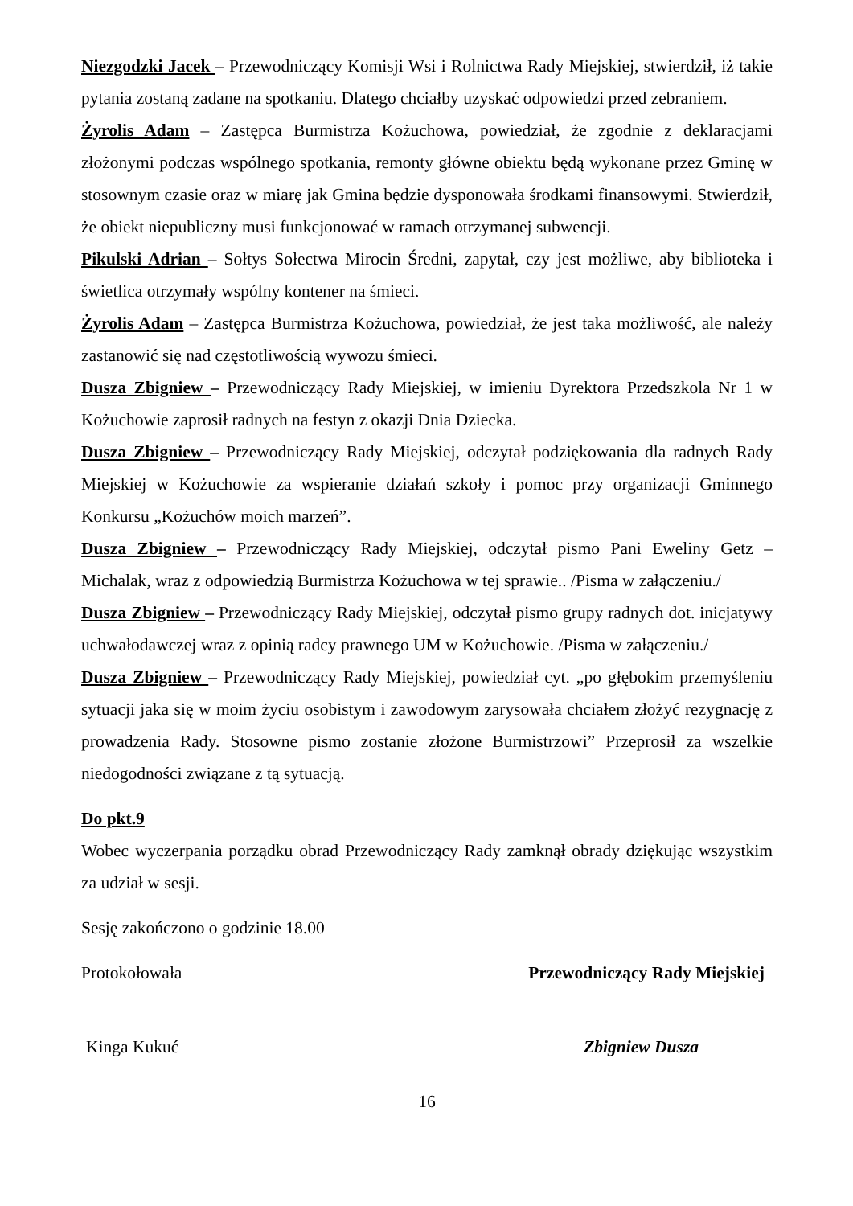Niezgodzki Jacek – Przewodniczący Komisji Wsi i Rolnictwa Rady Miejskiej, stwierdził, iż takie pytania zostaną zadane na spotkaniu. Dlatego chciałby uzyskać odpowiedzi przed zebraniem.
Żyrolis Adam – Zastępca Burmistrza Kożuchowa, powiedział, że zgodnie z deklaracjami złożonymi podczas wspólnego spotkania, remonty główne obiektu będą wykonane przez Gminę w stosownym czasie oraz w miarę jak Gmina będzie dysponowała środkami finansowymi. Stwierdził, że obiekt niepubliczny musi funkcjonować w ramach otrzymanej subwencji.
Pikulski Adrian – Sołtys Sołectwa Mirocin Średni, zapytał, czy jest możliwe, aby biblioteka i świetlica otrzymały wspólny kontener na śmieci.
Żyrolis Adam – Zastępca Burmistrza Kożuchowa, powiedział, że jest taka możliwość, ale należy zastanowić się nad częstotliwością wywozu śmieci.
Dusza Zbigniew – Przewodniczący Rady Miejskiej, w imieniu Dyrektora Przedszkola Nr 1 w Kożuchowie zaprosił radnych na festyn z okazji Dnia Dziecka.
Dusza Zbigniew – Przewodniczący Rady Miejskiej, odczytał podziękowania dla radnych Rady Miejskiej w Kożuchowie za wspieranie działań szkoły i pomoc przy organizacji Gminnego Konkursu „Kożuchów moich marzeń”.
Dusza Zbigniew – Przewodniczący Rady Miejskiej, odczytał pismo Pani Eweliny Getz – Michalak, wraz z odpowiedzią Burmistrza Kożuchowa w tej sprawie.. /Pisma w załączeniu./
Dusza Zbigniew – Przewodniczący Rady Miejskiej, odczytał pismo grupy radnych dot. inicjatywy uchwałodawczej wraz z opinią radcy prawnego UM w Kożuchowie. /Pisma w załączeniu./
Dusza Zbigniew – Przewodniczący Rady Miejskiej, powiedział cyt. „po głębokim przemyśleniu sytuacji jaka się w moim życiu osobistym i zawodowym zarysowała chciałem złożyć rezygnację z prowadzenia Rady. Stosowne pismo zostanie złożone Burmistrzowi” Przeprosił za wszelkie niedogodności związane z tą sytuacją.
Do pkt.9
Wobec wyczerpania porządku obrad Przewodniczący Rady zamknął obrady dziękując wszystkim za udział w sesji.
Sesję zakończono o godzinie 18.00
Protokołowała Przewodniczący Rady Miejskiej
Kinga Kukuć Zbigniew Dusza
16